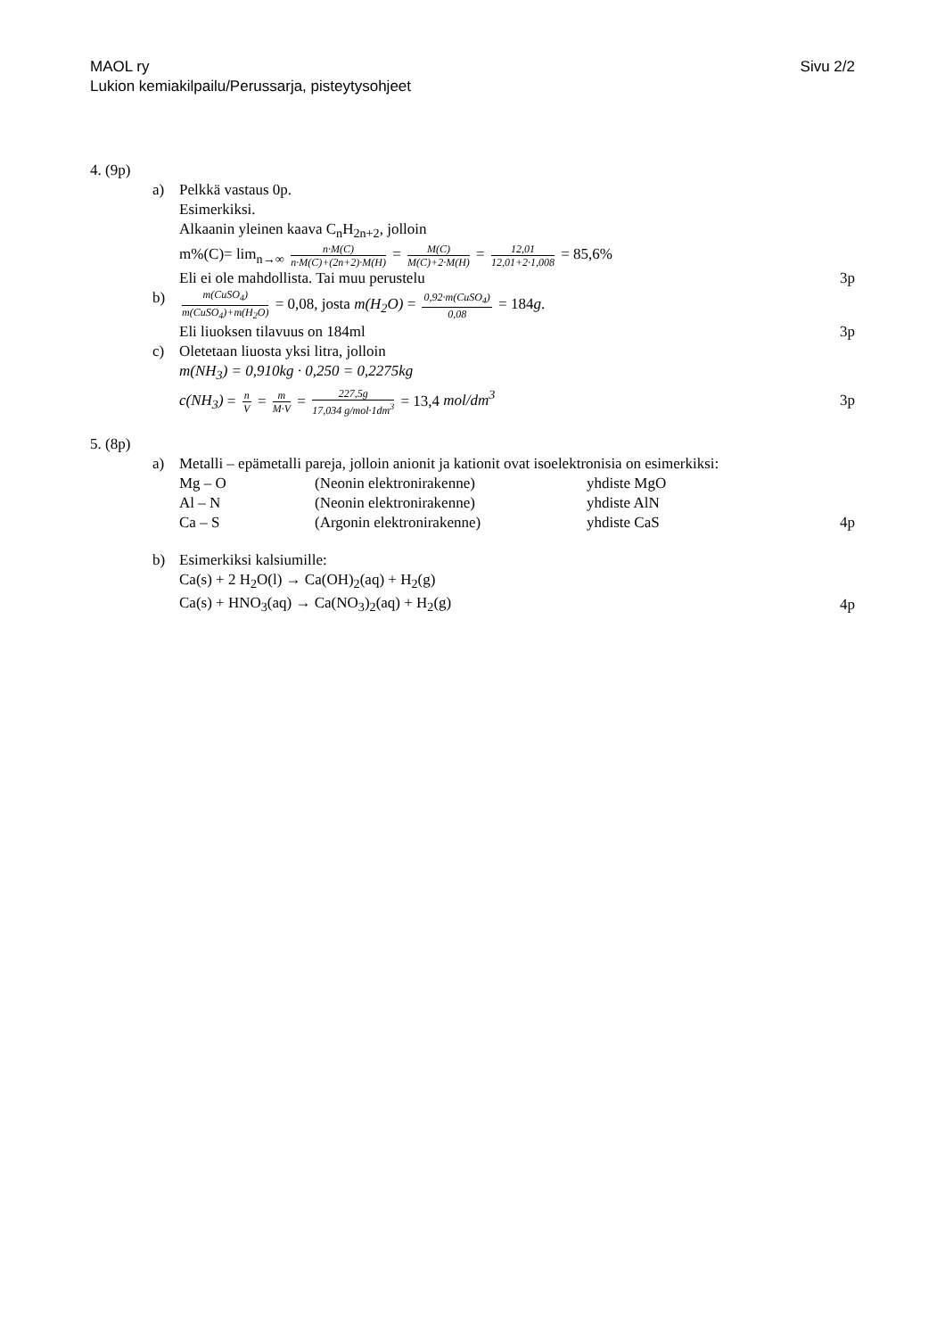Sivu 2/2 MAOL ry
Lukion kemiakilpailu/Perussarja, pisteytysohjeet
4. (9p)
a) Pelkkä vastaus 0p.
Esimerkiksi.
Alkaanin yleinen kaava C<sub>n</sub>H<sub>2n+2</sub>, jolloin
m%(C)= lim<sub>n→∞</sub> n·M(C) n·M(C)+(2n+2)·M(H) = M(C) M(C)+2·M(H) = 12,01 12,01+2·1,008 = 85,6%
Eli ei ole mahdollista. Tai muu perustelu 3p
b)
m(CuSO<sub>4</sub>) m(CuSO<sub>4</sub>)+m(H<sub>2</sub>O) = 0,08, josta m(H<sub>2</sub>O) = 0,92·m(CuSO<sub>4</sub>) 0,08 = 184g.
Eli liuoksen tilavuus on 184ml 3p
c) Oletetaan liuosta yksi litra, jolloin
m(NH<sub>3</sub>) = 0,910kg · 0,250 = 0,2275kg
c(NH<sub>3</sub>) = n V = m M·V = 227,5g 17,034 g/mol·1dm<sup>3</sup> = 13,4 mol/dm<sup>3</sup> 3p
5. (8p)
a) Metalli – epämetalli pareja, jolloin anionit ja kationit ovat isoelektronisia on esimerkiksi:
Mg – O (Neonin elektronirakenne) yhdiste MgO
Al – N (Neonin elektronirakenne) yhdiste AlN
Ca – S (Argonin elektronirakenne) yhdiste CaS
4p
b) Esimerkiksi kalsiumille:
Ca(s) + 2 H<sub>2</sub>O(l) → Ca(OH)<sub>2</sub>(aq) + H<sub>2</sub>(g)
Ca(s) + HNO<sub>3</sub>(aq) → Ca(NO<sub>3</sub>)<sub>2</sub>(aq) + H<sub>2</sub>(g) 4p